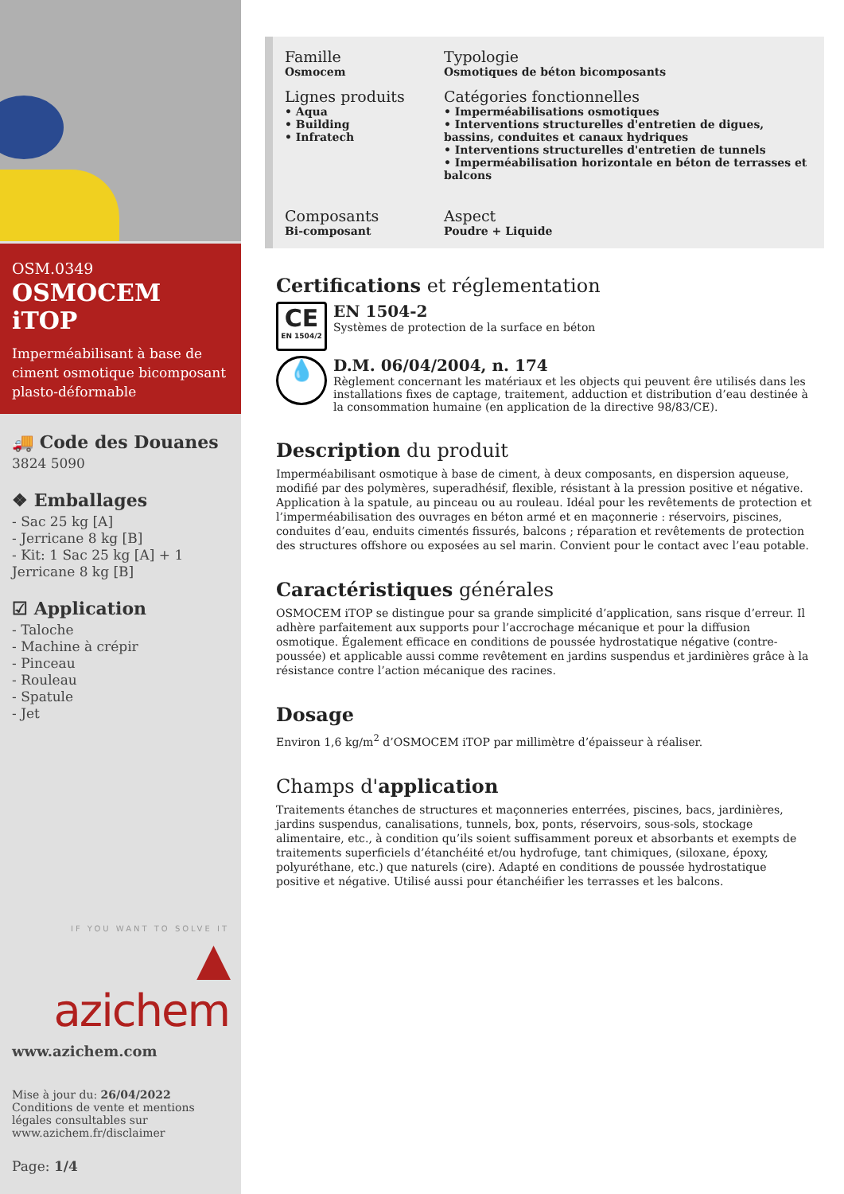OSM.0349
OSMOCEM iTOP
Imperméabilisant à base de ciment osmotique bicomposant plasto-déformable
🚚 Code des Douanes
3824 5090
❖ Emballages
- Sac 25 kg [A]
- Jerricane 8 kg [B]
- Kit: 1 Sac 25 kg [A] + 1 Jerricane 8 kg [B]
☑ Application
- Taloche
- Machine à crépir
- Pinceau
- Rouleau
- Spatule
- Jet
IF YOU WANT TO SOLVE IT
▲ azichem
www.azichem.com
Mise à jour du: 26/04/2022
Conditions de vente et mentions légales consultables sur www.azichem.fr/disclaimer
Page: 1/4
Famille
Osmocem
Typologie
Osmotiques de béton bicomposants
Lignes produits
• Aqua
• Building
• Infratech
Catégories fonctionnelles
• Imperméabilisations osmotiques
• Interventions structurelles d'entretien de digues, bassins, conduites et canaux hydriques
• Interventions structurelles d'entretien de tunnels
• Imperméabilisation horizontale en béton de terrasses et balcons
Composants
Bi-composant
Aspect
Poudre + Liquide
Certifications et réglementation
CE
EN 1504/2
EN 1504-2
Systèmes de protection de la surface en béton
💧
D.M. 06/04/2004, n. 174
Règlement concernant les matériaux et les objects qui peuvent êre utilisés dans les installations fixes de captage, traitement, adduction et distribution d’eau destinée à la consommation humaine (en application de la directive 98/83/CE).
Description du produit
Imperméabilisant osmotique à base de ciment, à deux composants, en dispersion aqueuse, modifié par des polymères, superadhésif, flexible, résistant à la pression positive et négative. Application à la spatule, au pinceau ou au rouleau. Idéal pour les revêtements de protection et l’imperméabilisation des ouvrages en béton armé et en maçonnerie : réservoirs, piscines, conduites d’eau, enduits cimentés fissurés, balcons ; réparation et revêtements de protection des structures offshore ou exposées au sel marin. Convient pour le contact avec l’eau potable.
Caractéristiques générales
OSMOCEM iTOP se distingue pour sa grande simplicité d’application, sans risque d’erreur. Il adhère parfaitement aux supports pour l’accrochage mécanique et pour la diffusion osmotique. Également efficace en conditions de poussée hydrostatique négative (contre-poussée) et applicable aussi comme revêtement en jardins suspendus et jardinières grâce à la résistance contre l’action mécanique des racines.
Dosage
Environ 1,6 kg/m<sup>2</sup> d’OSMOCEM iTOP par millimètre d’épaisseur à réaliser.
Champs d'application
Traitements étanches de structures et maçonneries enterrées, piscines, bacs, jardinières, jardins suspendus, canalisations, tunnels, box, ponts, réservoirs, sous-sols, stockage alimentaire, etc., à condition qu’ils soient suffisamment poreux et absorbants et exempts de traitements superficiels d’étanchéité et/ou hydrofuge, tant chimiques, (siloxane, époxy, polyuréthane, etc.) que naturels (cire). Adapté en conditions de poussée hydrostatique positive et négative. Utilisé aussi pour étanchéifier les terrasses et les balcons.